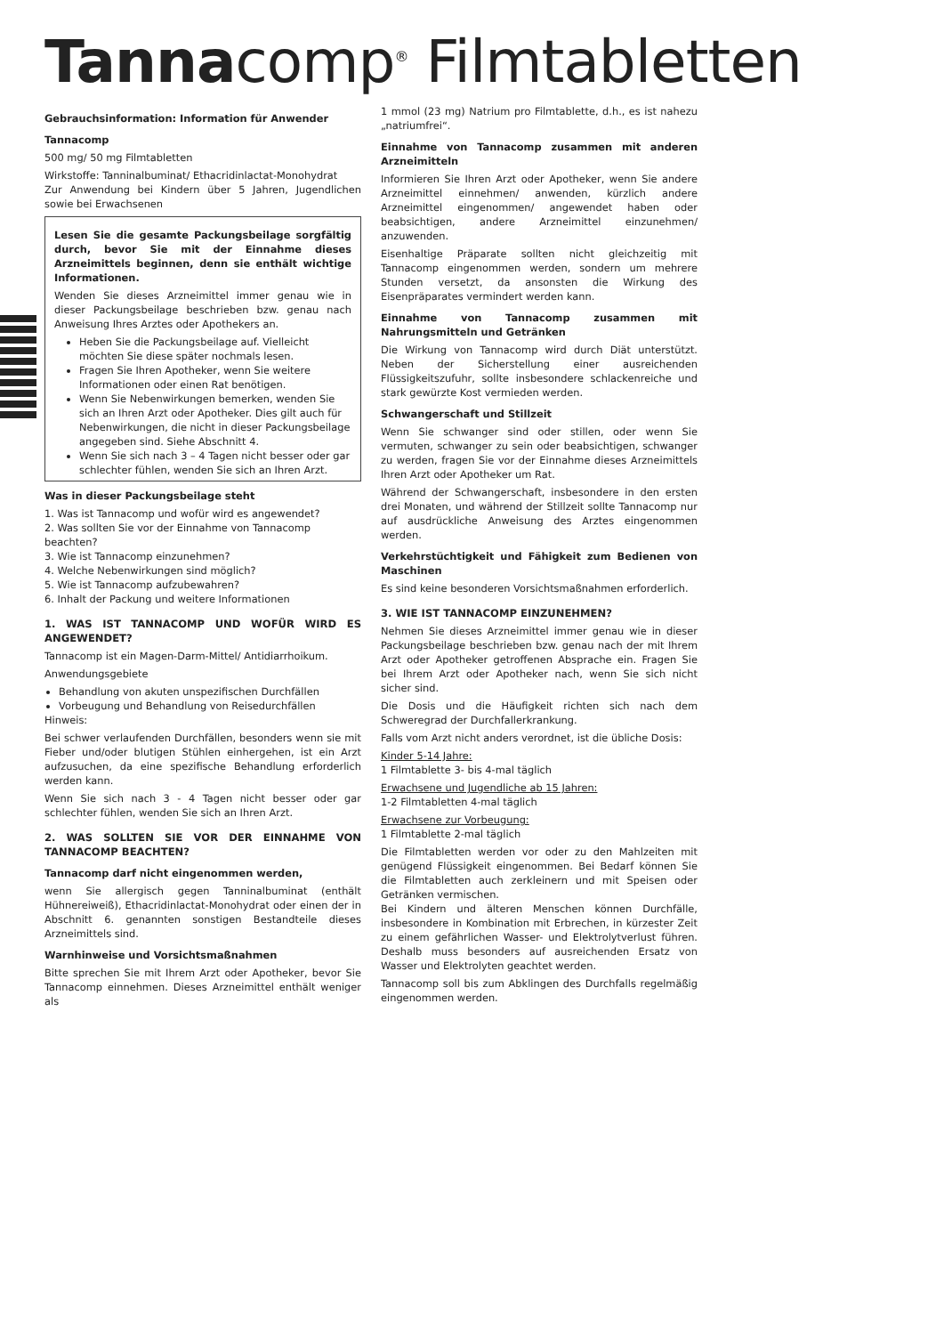Tannacomp<sup>®</sup> Filmtabletten
Gebrauchsinformation: Information für Anwender
Tannacomp
500 mg/ 50 mg Filmtabletten
Wirkstoffe: Tanninalbuminat/ Ethacridinlactat-Monohydrat
Zur Anwendung bei Kindern über 5 Jahren, Jugendlichen sowie bei Erwachsenen
Lesen Sie die gesamte Packungsbeilage sorgfältig durch, bevor Sie mit der Einnahme dieses Arzneimittels beginnen, denn sie enthält wichtige Informationen.
Wenden Sie dieses Arzneimittel immer genau wie in dieser Packungsbeilage beschrieben bzw. genau nach Anweisung Ihres Arztes oder Apothekers an.
Heben Sie die Packungsbeilage auf. Vielleicht möchten Sie diese später nochmals lesen.
Fragen Sie Ihren Apotheker, wenn Sie weitere Informationen oder einen Rat benötigen.
Wenn Sie Nebenwirkungen bemerken, wenden Sie sich an Ihren Arzt oder Apotheker. Dies gilt auch für Nebenwirkungen, die nicht in dieser Packungsbeilage angegeben sind. Siehe Abschnitt 4.
Wenn Sie sich nach 3 – 4 Tagen nicht besser oder gar schlechter fühlen, wenden Sie sich an Ihren Arzt.
Was in dieser Packungsbeilage steht
1. Was ist Tannacomp und wofür wird es angewendet?
2. Was sollten Sie vor der Einnahme von Tannacomp beachten?
3. Wie ist Tannacomp einzunehmen?
4. Welche Nebenwirkungen sind möglich?
5. Wie ist Tannacomp aufzubewahren?
6. Inhalt der Packung und weitere Informationen
1. WAS IST TANNACOMP UND WOFÜR WIRD ES ANGEWENDET?
Tannacomp ist ein Magen-Darm-Mittel/ Antidiarrhoikum.
Anwendungsgebiete
Behandlung von akuten unspezifischen Durchfällen
Vorbeugung und Behandlung von Reisedurchfällen
Hinweis:
Bei schwer verlaufenden Durchfällen, besonders wenn sie mit Fieber und/oder blutigen Stühlen einhergehen, ist ein Arzt aufzusuchen, da eine spezifische Behandlung erforderlich werden kann.
Wenn Sie sich nach 3 - 4 Tagen nicht besser oder gar schlechter fühlen, wenden Sie sich an Ihren Arzt.
2. WAS SOLLTEN SIE VOR DER EINNAHME VON TANNACOMP BEACHTEN?
Tannacomp darf nicht eingenommen werden,
wenn Sie allergisch gegen Tanninalbuminat (enthält Hühnereiweiß), Ethacridinlactat-Monohydrat oder einen der in Abschnitt 6. genannten sonstigen Bestandteile dieses Arzneimittels sind.
Warnhinweise und Vorsichtsmaßnahmen
Bitte sprechen Sie mit Ihrem Arzt oder Apotheker, bevor Sie Tannacomp einnehmen. Dieses Arzneimittel enthält weniger als
1 mmol (23 mg) Natrium pro Filmtablette, d.h., es ist nahezu „natriumfrei“.
Einnahme von Tannacomp zusammen mit anderen Arzneimitteln
Informieren Sie Ihren Arzt oder Apotheker, wenn Sie andere Arzneimittel einnehmen/ anwenden, kürzlich andere Arzneimittel eingenommen/ angewendet haben oder beabsichtigen, andere Arzneimittel einzunehmen/ anzuwenden.
Eisenhaltige Präparate sollten nicht gleichzeitig mit Tannacomp eingenommen werden, sondern um mehrere Stunden versetzt, da ansonsten die Wirkung des Eisenpräparates vermindert werden kann.
Einnahme von Tannacomp zusammen mit Nahrungsmitteln und Getränken
Die Wirkung von Tannacomp wird durch Diät unterstützt. Neben der Sicherstellung einer ausreichenden Flüssigkeitszufuhr, sollte insbesondere schlackenreiche und stark gewürzte Kost vermieden werden.
Schwangerschaft und Stillzeit
Wenn Sie schwanger sind oder stillen, oder wenn Sie vermuten, schwanger zu sein oder beabsichtigen, schwanger zu werden, fragen Sie vor der Einnahme dieses Arzneimittels Ihren Arzt oder Apotheker um Rat.
Während der Schwangerschaft, insbesondere in den ersten drei Monaten, und während der Stillzeit sollte Tannacomp nur auf ausdrückliche Anweisung des Arztes eingenommen werden.
Verkehrstüchtigkeit und Fähigkeit zum Bedienen von Maschinen
Es sind keine besonderen Vorsichtsmaßnahmen erforderlich.
3. WIE IST TANNACOMP EINZUNEHMEN?
Nehmen Sie dieses Arzneimittel immer genau wie in dieser Packungsbeilage beschrieben bzw. genau nach der mit Ihrem Arzt oder Apotheker getroffenen Absprache ein. Fragen Sie bei Ihrem Arzt oder Apotheker nach, wenn Sie sich nicht sicher sind.
Die Dosis und die Häufigkeit richten sich nach dem Schweregrad der Durchfallerkrankung.
Falls vom Arzt nicht anders verordnet, ist die übliche Dosis:
Kinder 5-14 Jahre:
1 Filmtablette 3- bis 4-mal täglich
Erwachsene und Jugendliche ab 15 Jahren:
1-2 Filmtabletten 4-mal täglich
Erwachsene zur Vorbeugung:
1 Filmtablette 2-mal täglich
Die Filmtabletten werden vor oder zu den Mahlzeiten mit genügend Flüssigkeit eingenommen. Bei Bedarf können Sie die Filmtabletten auch zerkleinern und mit Speisen oder Getränken vermischen.
Bei Kindern und älteren Menschen können Durchfälle, insbesondere in Kombination mit Erbrechen, in kürzester Zeit zu einem gefährlichen Wasser- und Elektrolytverlust führen. Deshalb muss besonders auf ausreichenden Ersatz von Wasser und Elektrolyten geachtet werden.
Tannacomp soll bis zum Abklingen des Durchfalls regelmäßig eingenommen werden.